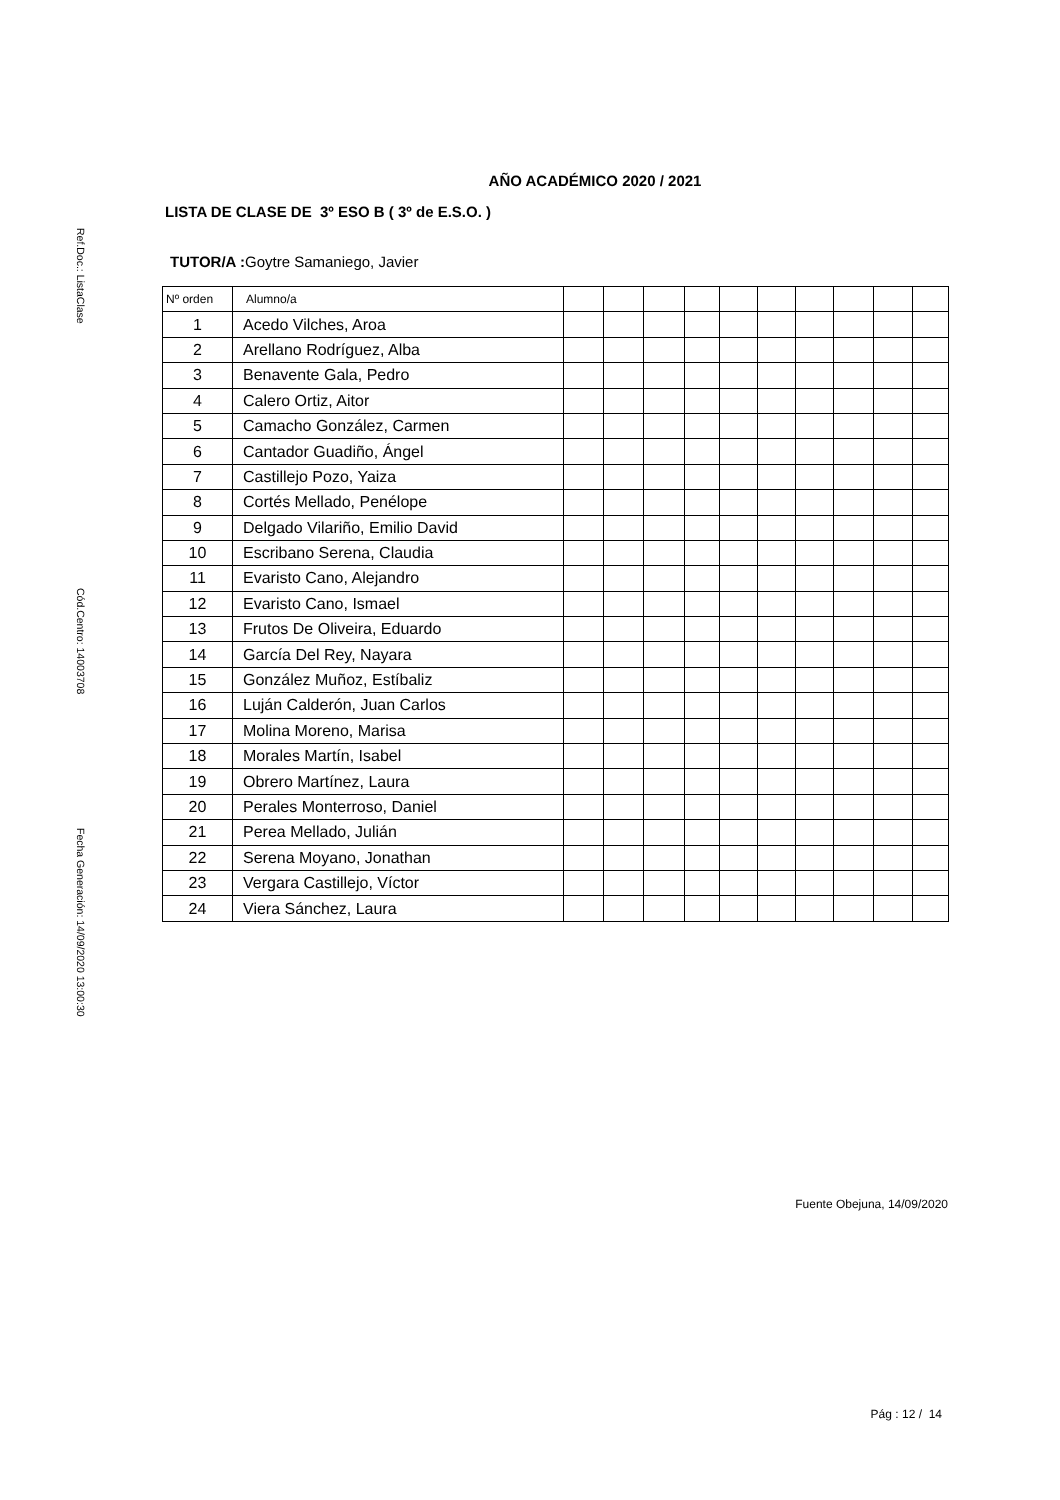Ref.Doc.: ListaClase
Cód.Centro: 14003708
Fecha Generación: 14/09/2020 13:00:30
AÑO ACADÉMICO 2020 / 2021
LISTA DE CLASE DE 3º ESO B ( 3º de E.S.O. )
TUTOR/A : Goytre Samaniego, Javier
| Nº orden | Alumno/a | | | | | | | | | | |
| --- | --- | --- | --- | --- | --- | --- | --- | --- | --- | --- | --- |
| 1 | Acedo Vilches, Aroa | | | | | | | | | | |
| 2 | Arellano Rodríguez, Alba | | | | | | | | | | |
| 3 | Benavente Gala, Pedro | | | | | | | | | | |
| 4 | Calero Ortiz, Aitor | | | | | | | | | | |
| 5 | Camacho González, Carmen | | | | | | | | | | |
| 6 | Cantador Guadiño, Ángel | | | | | | | | | | |
| 7 | Castillejo Pozo, Yaiza | | | | | | | | | | |
| 8 | Cortés Mellado, Penélope | | | | | | | | | | |
| 9 | Delgado Vilariño, Emilio David | | | | | | | | | | |
| 10 | Escribano Serena, Claudia | | | | | | | | | | |
| 11 | Evaristo Cano, Alejandro | | | | | | | | | | |
| 12 | Evaristo Cano, Ismael | | | | | | | | | | |
| 13 | Frutos De Oliveira, Eduardo | | | | | | | | | | |
| 14 | García Del Rey, Nayara | | | | | | | | | | |
| 15 | González Muñoz, Estíbaliz | | | | | | | | | | |
| 16 | Luján Calderón, Juan Carlos | | | | | | | | | | |
| 17 | Molina Moreno, Marisa | | | | | | | | | | |
| 18 | Morales Martín, Isabel | | | | | | | | | | |
| 19 | Obrero Martínez, Laura | | | | | | | | | | |
| 20 | Perales Monterroso, Daniel | | | | | | | | | | |
| 21 | Perea Mellado, Julián | | | | | | | | | | |
| 22 | Serena Moyano, Jonathan | | | | | | | | | | |
| 23 | Vergara Castillejo, Víctor | | | | | | | | | | |
| 24 | Viera Sánchez, Laura | | | | | | | | | | |
Fuente Obejuna, 14/09/2020
Pág : 12 / 14